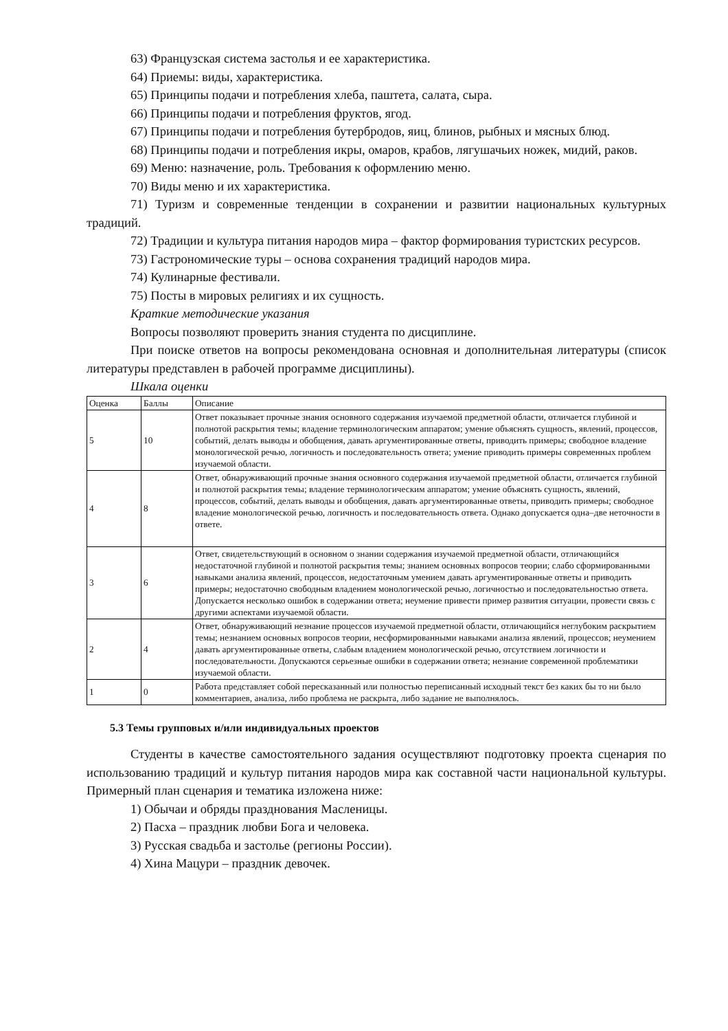63) Французская система застолья и ее характеристика.
64) Приемы: виды, характеристика.
65) Принципы подачи и потребления хлеба, паштета, салата, сыра.
66) Принципы подачи и потребления фруктов, ягод.
67) Принципы подачи и потребления бутербродов, яиц, блинов, рыбных и мясных блюд.
68) Принципы подачи и потребления икры, омаров, крабов, лягушачьих ножек, мидий, раков.
69) Меню: назначение, роль. Требования к оформлению меню.
70) Виды меню и их характеристика.
71) Туризм и современные тенденции в сохранении и развитии национальных культурных традиций.
72) Традиции и культура питания народов мира – фактор формирования туристских ресурсов.
73) Гастрономические туры – основа сохранения традиций народов мира.
74) Кулинарные фестивали.
75) Посты в мировых религиях и их сущность.
Краткие методические указания
Вопросы позволяют проверить знания студента по дисциплине.
При поиске ответов на вопросы рекомендована основная и дополнительная литературы (список литературы представлен в рабочей программе дисциплины).
Шкала оценки
| Оценка | Баллы | Описание |
| 5 | 10 | Ответ показывает прочные знания основного содержания изучаемой предметной области, отличается глубиной и полнотой раскрытия темы; владение терминологическим аппаратом; умение объяснять сущность, явлений, процессов, событий, делать выводы и обобщения, давать аргументированные ответы, приводить примеры; свободное владение монологической речью, логичность и последовательность ответа; умение приводить примеры современных проблем изучаемой области. |
| 4 | 8 | Ответ, обнаруживающий прочные знания основного содержания изучаемой предметной области, отличается глубиной и полнотой раскрытия темы; владение терминологическим аппаратом; умение объяснять сущность, явлений, процессов, событий, делать выводы и обобщения, давать аргументированные ответы, приводить примеры; свободное владение монологической речью, логичность и последовательность ответа. Однако допускается одна–две неточности в ответе. |
| 3 | 6 | Ответ, свидетельствующий в основном о знании содержания изучаемой предметной области, отличающийся недостаточной глубиной и полнотой раскрытия темы; знанием основных вопросов теории; слабо сформированными навыками анализа явлений, процессов, недостаточным умением давать аргументированные ответы и приводить примеры; недостаточно свободным владением монологической речью, логичностью и последовательностью ответа. Допускается несколько ошибок в содержании ответа; неумение привести пример развития ситуации, провести связь с другими аспектами изучаемой области. |
| 2 | 4 | Ответ, обнаруживающий незнание процессов изучаемой предметной области, отличающийся неглубоким раскрытием темы; незнанием основных вопросов теории, несформированными навыками анализа явлений, процессов; неумением давать аргументированные ответы, слабым владением монологической речью, отсутствием логичности и последовательности. Допускаются серьезные ошибки в содержании ответа; незнание современной проблематики изучаемой области. |
| 1 | 0 | Работа представляет собой пересказанный или полностью переписанный исходный текст без каких бы то ни было комментариев, анализа, либо проблема не раскрыта, либо задание не выполнялось. |
5.3 Темы групповых и/или индивидуальных проектов
Студенты в качестве самостоятельного задания осуществляют подготовку проекта сценария по использованию традиций и культур питания народов мира как составной части национальной культуры. Примерный план сценария и тематика изложена ниже:
1) Обычаи и обряды празднования Масленицы.
2) Пасха – праздник любви Бога и человека.
3) Русская свадьба и застолье (регионы России).
4) Хина Мацури – праздник девочек.